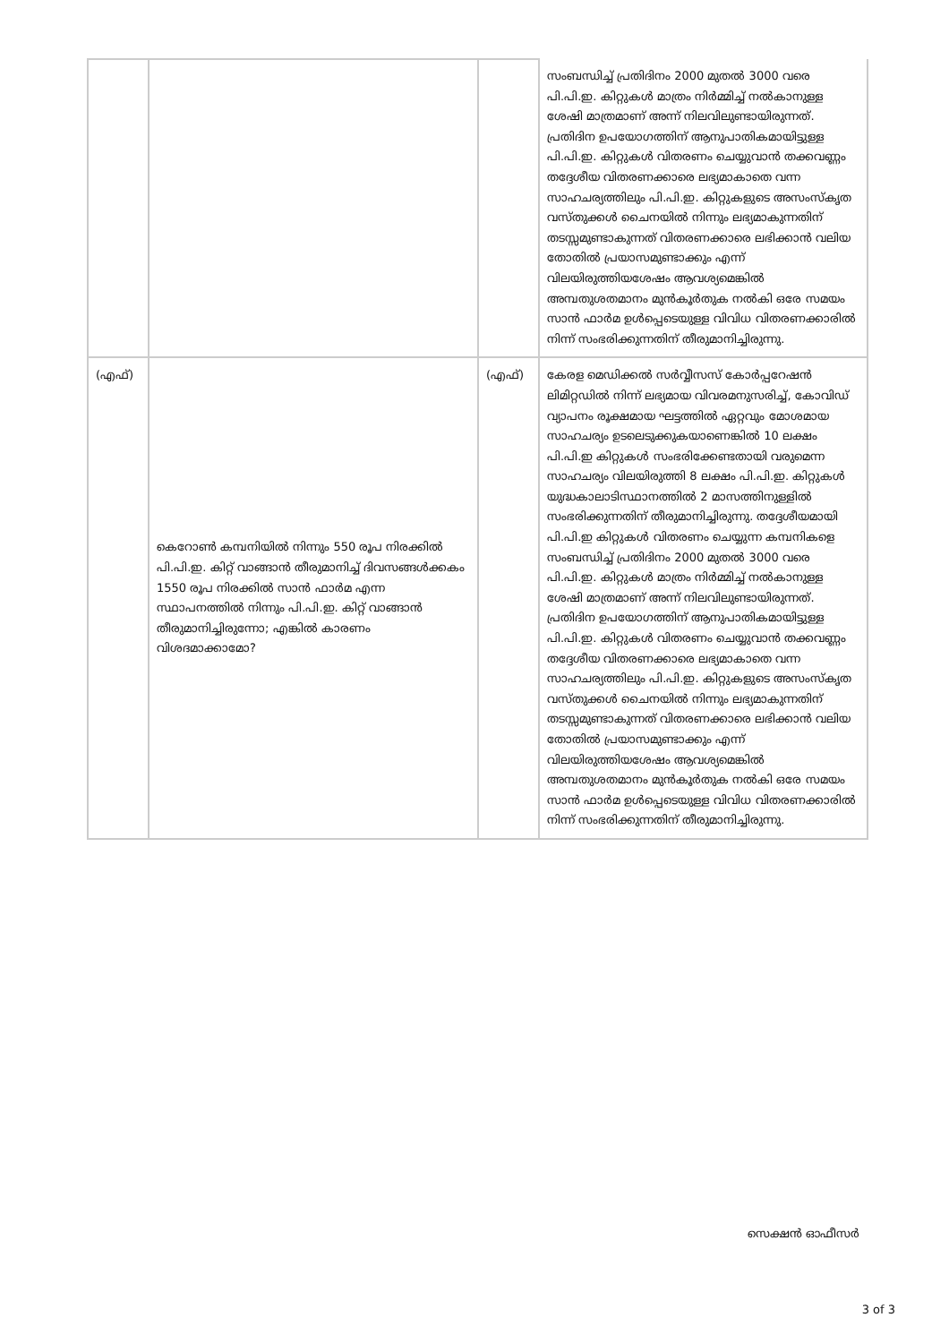| | | | സംബന്ധിച്ച് പ്രതിദിനം 2000 മുതൽ 3000 വരെ പി.പി.ഇ. കിറ്റുകൾ മാത്രം നിർമ്മിച്ച് നൽകാനുള്ള ശേഷി മാത്രമാണ് അന്ന് നിലവിലുണ്ടായിരുന്നത്. പ്രതിദിന ഉപയോഗത്തിന് ആനുപാതികമായിട്ടുള്ള പി.പി.ഇ. കിറ്റുകൾ വിതരണം ചെയ്യുവാൻ തക്കവണ്ണം തദ്ദേശീയ വിതരണക്കാരെ ലഭ്യമാകാതെ വന്ന സാഹചര്യത്തിലും പി.പി.ഇ. കിറ്റുകളുടെ അസംസ്കൃത വസ്തുക്കൾ ചൈനയിൽ നിന്നും ലഭ്യമാകുന്നതിന് തടസ്സമുണ്ടാകുന്നത് വിതരണക്കാരെ ലഭിക്കാൻ വലിയ തോതിൽ പ്രയാസമുണ്ടാക്കും എന്ന് വിലയിരുത്തിയശേഷം ആവശ്യമെങ്കിൽ അമ്പതുശതമാനം മുൻകൂർതുക നൽകി ഒരേ സമയം സാൻ ഫാർമ ഉൾപ്പെടെയുള്ള വിവിധ വിതരണക്കാരിൽ നിന്ന് സംഭരിക്കുന്നതിന് തീരുമാനിച്ചിരുന്നു. |
| (എഫ്) | കെറോൺ കമ്പനിയിൽ നിന്നും 550 രൂപ നിരക്കിൽ പി.പി.ഇ. കിറ്റ് വാങ്ങാൻ തീരുമാനിച്ച് ദിവസങ്ങൾക്കകം 1550 രൂപ നിരക്കിൽ സാൻ ഫാർമ എന്ന സ്ഥാപനത്തിൽ നിന്നും പി.പി.ഇ. കിറ്റ് വാങ്ങാൻ തീരുമാനിച്ചിരുന്നോ; എങ്കിൽ കാരണം വിശദമാക്കാമോ? | (എഫ്) | കേരള മെഡിക്കൽ സർവ്വീസസ് കോർപ്പറേഷൻ ലിമിറ്റഡിൽ നിന്ന് ലഭ്യമായ വിവരമനുസരിച്ച്, കോവിഡ് വ്യാപനം രൂക്ഷമായ ഘട്ടത്തിൽ ഏറ്റവും മോശമായ സാഹചര്യം ഉടലെടുക്കുകയാണെങ്കിൽ 10 ലക്ഷം പി.പി.ഇ കിറ്റുകൾ സംഭരിക്കേണ്ടതായി വരുമെന്ന സാഹചര്യം വിലയിരുത്തി 8 ലക്ഷം പി.പി.ഇ. കിറ്റുകൾ യുദ്ധകാലാടിസ്ഥാനത്തിൽ 2 മാസത്തിനുള്ളിൽ സംഭരിക്കുന്നതിന് തീരുമാനിച്ചിരുന്നു. തദ്ദേശീയമായി പി.പി.ഇ കിറ്റുകൾ വിതരണം ചെയ്യുന്ന കമ്പനികളെ സംബന്ധിച്ച് പ്രതിദിനം 2000 മുതൽ 3000 വരെ പി.പി.ഇ. കിറ്റുകൾ മാത്രം നിർമ്മിച്ച് നൽകാനുള്ള ശേഷി മാത്രമാണ് അന്ന് നിലവിലുണ്ടായിരുന്നത്. പ്രതിദിന ഉപയോഗത്തിന് ആനുപാതികമായിട്ടുള്ള പി.പി.ഇ. കിറ്റുകൾ വിതരണം ചെയ്യുവാൻ തക്കവണ്ണം തദ്ദേശീയ വിതരണക്കാരെ ലഭ്യമാകാതെ വന്ന സാഹചര്യത്തിലും പി.പി.ഇ. കിറ്റുകളുടെ അസംസ്കൃത വസ്തുക്കൾ ചൈനയിൽ നിന്നും ലഭ്യമാകുന്നതിന് തടസ്സമുണ്ടാകുന്നത് വിതരണക്കാരെ ലഭിക്കാൻ വലിയ തോതിൽ പ്രയാസമുണ്ടാക്കും എന്ന് വിലയിരുത്തിയശേഷം ആവശ്യമെങ്കിൽ അമ്പതുശതമാനം മുൻകൂർതുക നൽകി ഒരേ സമയം സാൻ ഫാർമ ഉൾപ്പെടെയുള്ള വിവിധ വിതരണക്കാരിൽ നിന്ന് സംഭരിക്കുന്നതിന് തീരുമാനിച്ചിരുന്നു. |
സെക്ഷൻ ഓഫീസർ
3 of 3